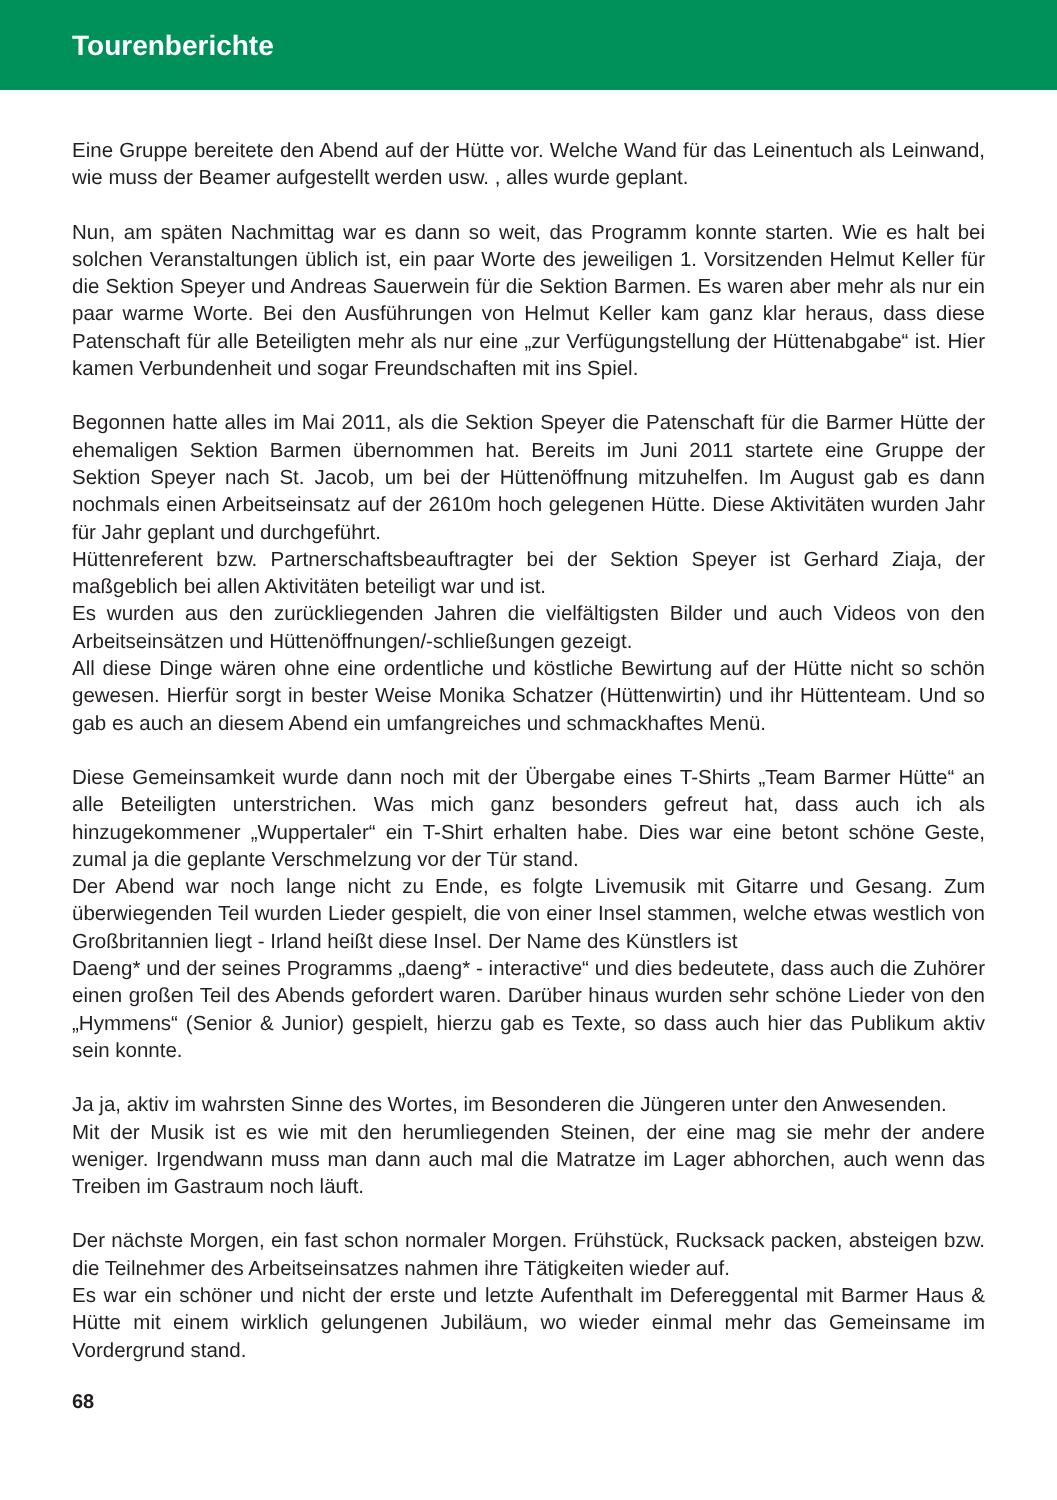Tourenberichte
Eine Gruppe bereitete den Abend auf der Hütte vor. Welche Wand für das Leinentuch als Leinwand, wie muss der Beamer aufgestellt werden usw. , alles wurde geplant.
Nun, am späten Nachmittag war es dann so weit, das Programm konnte starten. Wie es halt bei solchen Veranstaltungen üblich ist, ein paar Worte des jeweiligen 1. Vorsitzenden Helmut Keller für die Sektion Speyer und Andreas Sauerwein für die Sektion Barmen. Es waren aber mehr als nur ein paar warme Worte. Bei den Ausführungen von Helmut Keller kam ganz klar heraus, dass diese Patenschaft für alle Beteiligten mehr als nur eine „zur Verfügungstellung der Hüttenabgabe“ ist. Hier kamen Verbundenheit und sogar Freundschaften mit ins Spiel.
Begonnen hatte alles im Mai 2011, als die Sektion Speyer die Patenschaft für die Barmer Hütte der ehemaligen Sektion Barmen übernommen hat. Bereits im Juni 2011 startete eine Gruppe der Sektion Speyer nach St. Jacob, um bei der Hüttenöffnung mitzuhelfen. Im August gab es dann nochmals einen Arbeitseinsatz auf der 2610m hoch gelegenen Hütte. Diese Aktivitäten wurden Jahr für Jahr geplant und durchgeführt.
Hüttenreferent bzw. Partnerschaftsbeauftragter bei der Sektion Speyer ist Gerhard Ziaja, der maßgeblich bei allen Aktivitäten beteiligt war und ist.
Es wurden aus den zurückliegenden Jahren die vielfältigsten Bilder und auch Videos von den Arbeitseinsätzen und Hüttenöffnungen/-schließungen gezeigt.
All diese Dinge wären ohne eine ordentliche und köstliche Bewirtung auf der Hütte nicht so schön gewesen. Hierfür sorgt in bester Weise Monika Schatzer (Hüttenwirtin) und ihr Hüttenteam. Und so gab es auch an diesem Abend ein umfangreiches und schmackhaftes Menü.
Diese Gemeinsamkeit wurde dann noch mit der Übergabe eines T-Shirts „Team Barmer Hütte“ an alle Beteiligten unterstrichen. Was mich ganz besonders gefreut hat, dass auch ich als hinzugekommener „Wuppertaler“ ein T-Shirt erhalten habe. Dies war eine betont schöne Geste, zumal ja die geplante Verschmelzung vor der Tür stand.
Der Abend war noch lange nicht zu Ende, es folgte Livemusik mit Gitarre und Gesang. Zum überwiegenden Teil wurden Lieder gespielt, die von einer Insel stammen, welche etwas westlich von Großbritannien liegt - Irland heißt diese Insel. Der Name des Künstlers ist
Daeng* und der seines Programms „daeng* - interactive“ und dies bedeutete, dass auch die Zuhörer einen großen Teil des Abends gefordert waren. Darüber hinaus wurden sehr schöne Lieder von den „Hymmens“ (Senior & Junior) gespielt, hierzu gab es Texte, so dass auch hier das Publikum aktiv sein konnte.
Ja ja, aktiv im wahrsten Sinne des Wortes, im Besonderen die Jüngeren unter den Anwesenden.
Mit der Musik ist es wie mit den herumliegenden Steinen, der eine mag sie mehr der andere weniger. Irgendwann muss man dann auch mal die Matratze im Lager abhorchen, auch wenn das Treiben im Gastraum noch läuft.
Der nächste Morgen, ein fast schon normaler Morgen. Frühstück, Rucksack packen, absteigen bzw. die Teilnehmer des Arbeitseinsatzes nahmen ihre Tätigkeiten wieder auf.
Es war ein schöner und nicht der erste und letzte Aufenthalt im Defereggental mit Barmer Haus & Hütte mit einem wirklich gelungenen Jubiläum, wo wieder einmal mehr das Gemeinsame im Vordergrund stand.
68